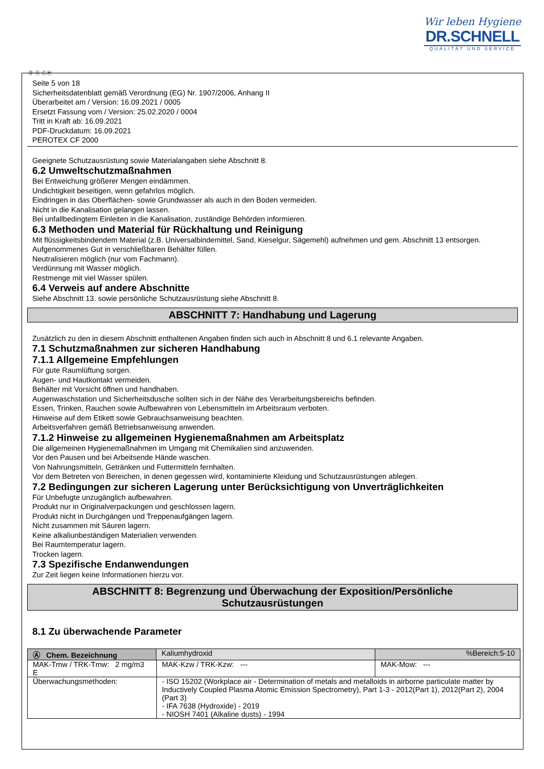Wir leben Hygiene
DR.SCHNELL
QUALITÄT UND SERVICE
Ⓓ Ⓐ ⒸⒽ
Seite 5 von 18
Sicherheitsdatenblatt gemäß Verordnung (EG) Nr. 1907/2006, Anhang II
Überarbeitet am / Version: 16.09.2021 / 0005
Ersetzt Fassung vom / Version: 25.02.2020 / 0004
Tritt in Kraft ab: 16.09.2021
PDF-Druckdatum: 16.09.2021
PEROTEX CF 2000
Geeignete Schutzausrüstung sowie Materialangaben siehe Abschnitt 8.
6.2 Umweltschutzmaßnahmen
Bei Entweichung größerer Mengen eindämmen.
Undichtigkeit beseitigen, wenn gefahrlos möglich.
Eindringen in das Oberflächen- sowie Grundwasser als auch in den Boden vermeiden.
Nicht in die Kanalisation gelangen lassen.
Bei unfallbedingtem Einleiten in die Kanalisation, zuständige Behörden informieren.
6.3 Methoden und Material für Rückhaltung und Reinigung
Mit flüssigkeitsbindendem Material (z.B. Universalbindemittel, Sand, Kieselgur, Sägemehl) aufnehmen und gem. Abschnitt 13 entsorgen.
Aufgenommenes Gut in verschließbaren Behälter füllen.
Neutralisieren möglich (nur vom Fachmann).
Verdünnung mit Wasser möglich.
Restmenge mit viel Wasser spülen.
6.4 Verweis auf andere Abschnitte
Siehe Abschnitt 13. sowie persönliche Schutzausrüstung siehe Abschnitt 8.
ABSCHNITT 7: Handhabung und Lagerung
Zusätzlich zu den in diesem Abschnitt enthaltenen Angaben finden sich auch in Abschnitt 8 und 6.1 relevante Angaben.
7.1 Schutzmaßnahmen zur sicheren Handhabung
7.1.1 Allgemeine Empfehlungen
Für gute Raumlüftung sorgen.
Augen- und Hautkontakt vermeiden.
Behälter mit Vorsicht öffnen und handhaben.
Augenwaschstation und Sicherheitsdusche sollten sich in der Nähe des Verarbeitungsbereichs befinden.
Essen, Trinken, Rauchen sowie Aufbewahren von Lebensmitteln im Arbeitsraum verboten.
Hinweise auf dem Etikett sowie Gebrauchsanweisung beachten.
Arbeitsverfahren gemäß Betriebsanweisung anwenden.
7.1.2 Hinweise zu allgemeinen Hygienemaßnahmen am Arbeitsplatz
Die allgemeinen Hygienemaßnahmen im Umgang mit Chemikalien sind anzuwenden.
Vor den Pausen und bei Arbeitsende Hände waschen.
Von Nahrungsmitteln, Getränken und Futtermitteln fernhalten.
Vor dem Betreten von Bereichen, in denen gegessen wird, kontaminierte Kleidung und Schutzausrüstungen ablegen.
7.2 Bedingungen zur sicheren Lagerung unter Berücksichtigung von Unverträglichkeiten
Für Unbefugte unzugänglich aufbewahren.
Produkt nur in Originalverpackungen und geschlossen lagern.
Produkt nicht in Durchgängen und Treppenaufgängen lagern.
Nicht zusammen mit Säuren lagern.
Keine alkaliunbeständigen Materialien verwenden.
Bei Raumtemperatur lagern.
Trocken lagern.
7.3 Spezifische Endanwendungen
Zur Zeit liegen keine Informationen hierzu vor.
ABSCHNITT 8: Begrenzung und Überwachung der Exposition/Persönliche
Schutzausrüstungen
8.1 Zu überwachende Parameter
| Ⓐ Chem. Bezeichnung | Kaliumhydroxid | | %Bereich:5-10 |
| MAK-Tmw / TRK-Tmw: 2 mg/m3 E | | MAK-Kzw / TRK-Kzw: --- | MAK-Mow: --- |
| Überwachungsmethoden: | | - ISO 15202 (Workplace air - Determination of metals and metalloids in airborne particulate matter by Inductively Coupled Plasma Atomic Emission Spectrometry), Part 1-3 - 2012(Part 1), 2012(Part 2), 2004 (Part 3) - IFA 7638 (Hydroxide) - 2019 - NIOSH 7401 (Alkaline dusts) - 1994 | |